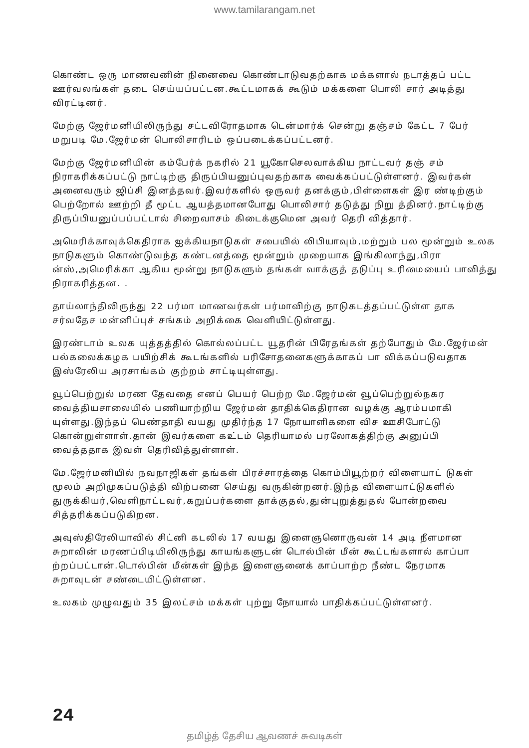www.tamilarangam.net
கொண்ட ஒரு மாணவனின் நினைவை கொண்டாடுவதற்காக மக்களால் நடாத்தப் பட்ட ஊர்வலங்கள் தடை செய்யப்பட்டன.கூட்டமாகக் கூடும் மக்களை பொலி சார் அடித்து விரட்டினர்.
மேற்கு ஜேர்மனியிலிருந்து சட்டவிரோதமாக டென்மார்க் சென்று தஞ்சம் கேட்ட 7 பேர் மறுபடி மே.ஜேர்மன் பொலிசாரிடம் ஒப்படைக்கப்பட்டனர்.
மேற்கு ஜேர்மனியின் கம்பேர்க் நகரில் 21 யூகோசெலவாக்கிய நாட்டவர் தஞ் சம் நிராகரிக்கப்பட்டு நாட்டிற்கு திருப்பியனுப்புவதற்காக வைக்கப்பட்டுள்ளனர். இவர்கள் அனைவரும் ஜிப்சி இனத்தவர்.இவர்களில் ஒருவர் தனக்கும்,பிள்ளைகள் இர ண்டிற்கும் பெற்றோல் ஊற்றி தீ மூட்ட ஆயத்தமானபோது பொலிசார் தடுத்து நிறு த்தினர்.நாட்டிற்கு திருப்பியனுப்பப்பட்டால் சிறைவாசம் கிடைக்குமென அவர் தெரி வித்தார்.
அமெரிக்காவுக்கெதிராக ஐக்கியநாடுகள் சபையில் லிபியாவும்,மற்றும் பல மூன்றும் உலக நாடுகளும் கொண்டுவந்த கண்டனத்தை மூன்றும் முறையாக இங்கிலாந்து,பிரா ன்ஸ்,அமெரிக்கா ஆகிய மூன்று நாடுகளும் தங்கள் வாக்குத் தடுப்பு உரிமையைப் பாவித்து நிராகரித்தன. .
தாய்லாந்திலிருந்து 22 பர்மா மாணவர்கள் பர்மாவிற்கு நாடுகடத்தப்பட்டுள்ள தாக சர்வதேச மன்னிப்புச் சங்கம் அறிக்கை வெளியிட்டுள்ளது.
இரண்டாம் உலக யுத்தத்தில் கொல்லப்பட்ட யூதரின் பிரேதங்கள் தற்போதும் மே.ஜேர்மன் பல்கலைக்கழக பயிற்சிக் கூடங்களில் பரிசோதனைகளுக்காகப் பா விக்கப்படுவதாக இஸ்ரேலிய அரசாங்கம் குற்றம் சாட்டியுள்ளது.
வூப்பெற்றுல் மரண தேவதை எனப் பெயர் பெற்ற மே.ஜேர்மன் வூப்பெற்றுல்நகர வைத்தியசாலையில் பணியாற்றிய ஜேர்மன் தாதிக்கெதிரான வழக்கு ஆரம்பமாகி யுள்ளது.இந்தப் பெண்தாதி வயது முதிர்ந்த 17 நோயாளிகளை விச ஊசிபோட்டு கொன்றுள்ளாள்.தான் இவர்களை கஉ்டம் தெரியாமல் பரலோகத்திற்கு அனுப்பி வைத்ததாக இவள் தெரிவித்துள்ளாள்.
மே.ஜேர்மனியில் நவநாஜிகள் தங்கள் பிரச்சாரத்தை கொம்பியூற்றர் விளையாட் டுகள் மூலம் அறிமுகப்படுத்தி விற்பனை செய்து வருகின்றனர்.இந்த விளையாட்டுகளில் துருக்கியர்,வெளிநாட்டவர்,கறுப்பர்களை தாக்குதல்,துன்புறுத்துதல் போன்றவை சித்தரிக்கப்படுகிறன.
அவுஸ்திரேலியாவில் சிட்னி கடலில் 17 வயது இளைஞனொருவன் 14 அடி நீளமான சுறாவின் மரணப்பிடியிலிருந்து காயங்களுடன் டொல்பின் மீன் கூட்டங்களால் காப்பா ற்றப்பட்டான்.டொல்பின் மீன்கள் இந்த இளைஞனைக் காப்பாற்ற நீண்ட நேரமாக சுறாவுடன் சண்டையிட்டுள்ளன.
உலகம் முழுவதும் 35 இலட்சம் மக்கள் புற்று நோயால் பாதிக்கப்பட்டுள்ளனர்.
24
தமிழ்த் தேசிய ஆவணச் சுவடிகள்